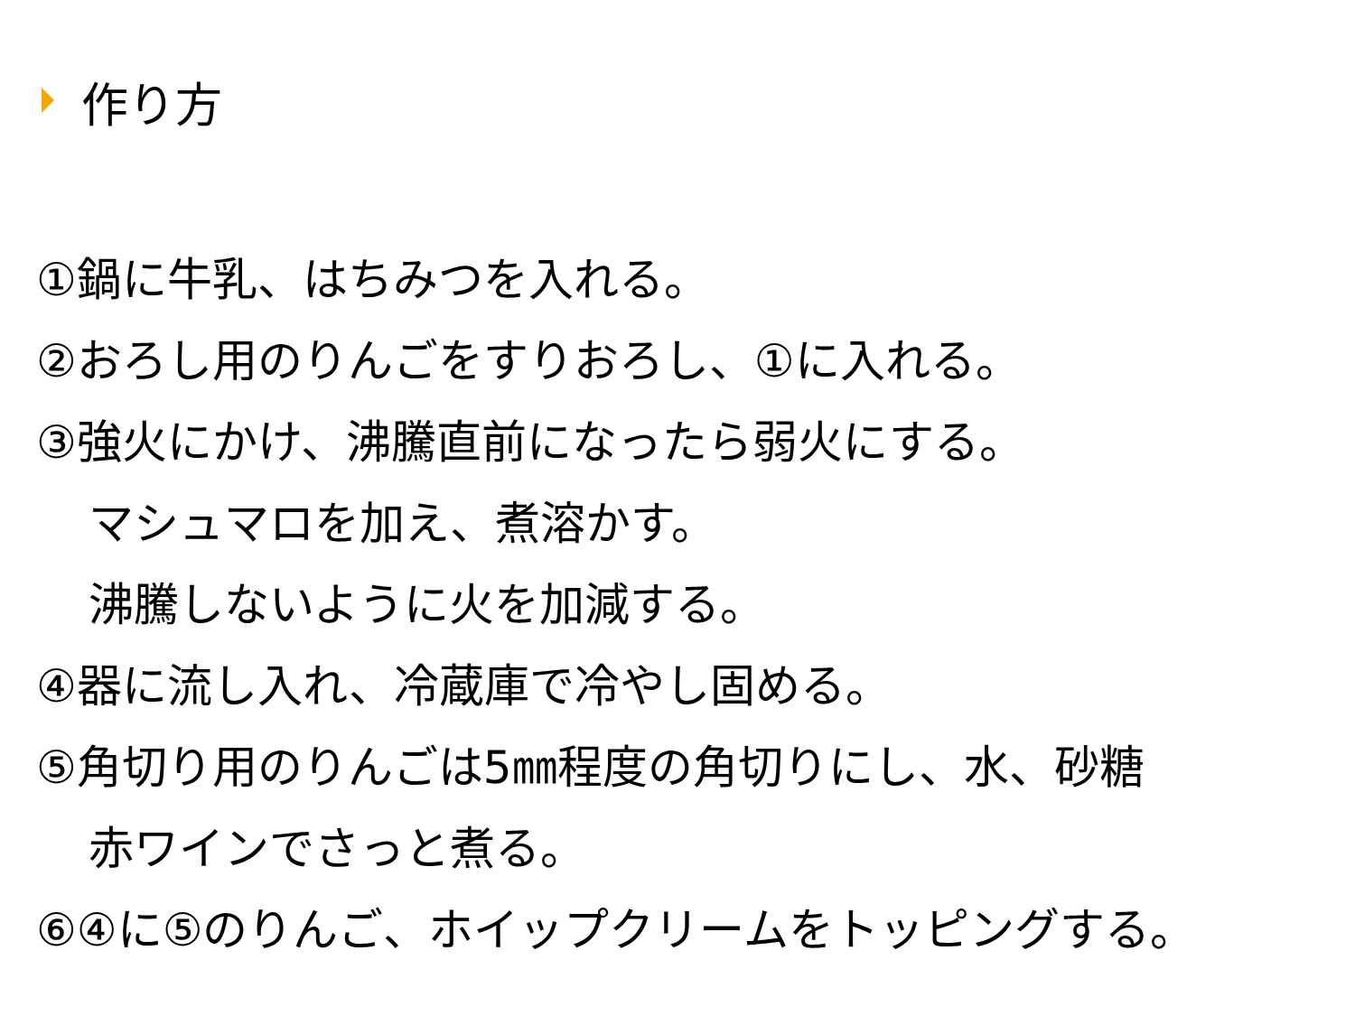作り方
①鍋に牛乳、はちみつを入れる。
②おろし用のりんごをすりおろし、①に入れる。
③強火にかけ、沸騰直前になったら弱火にする。
マシュマロを加え、煮溶かす。
沸騰しないように火を加減する。
④器に流し入れ、冷蔵庫で冷やし固める。
⑤角切り用のりんごは5㎜程度の角切りにし、水、砂糖
赤ワインでさっと煮る。
⑥④に⑤のりんご、ホイップクリームをトッピングする。